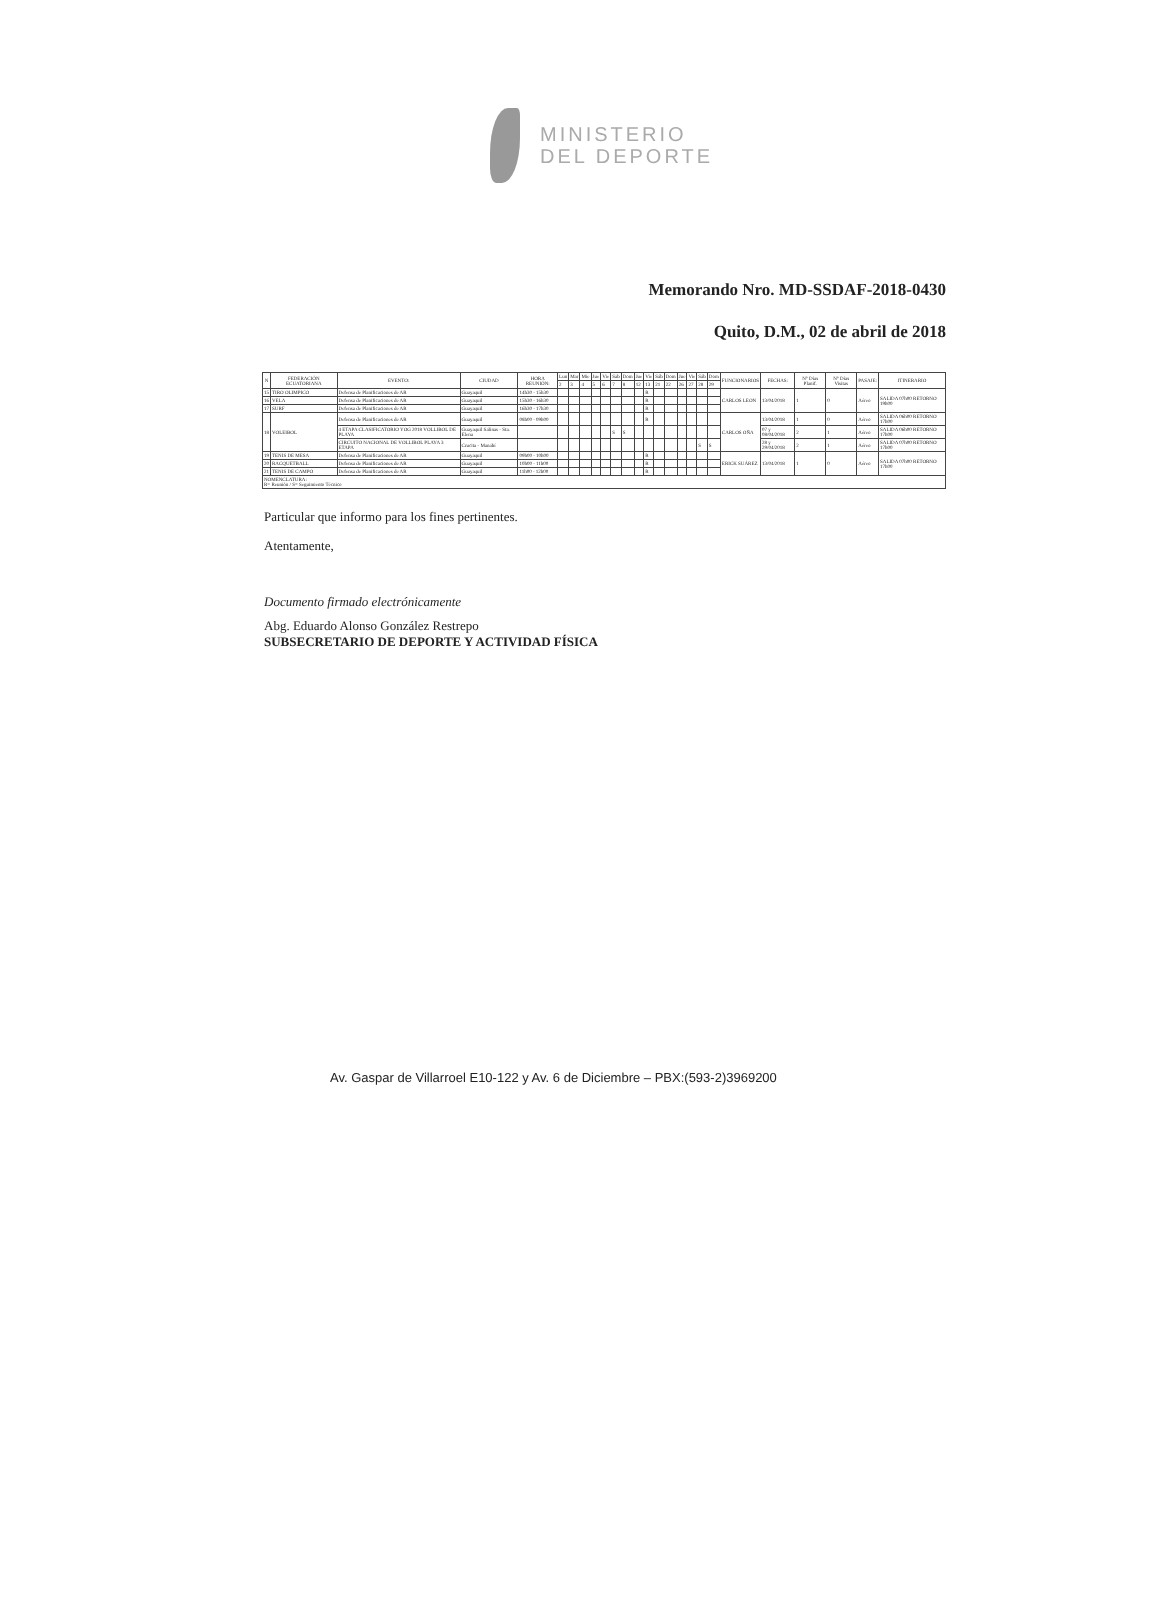MINISTERIO
DEL DEPORTE
Memorando Nro. MD-SSDAF-2018-0430
Quito, D.M., 02 de abril de 2018
| N | FEDERACIÓN ECUATORIANA | EVENTO: | CIUDAD | HORA REUNIÓN: | Lun | Mar | Mie | Jue | Vie | Sab | Dom | Jue | Vie | Sáb | Dom | Jue | Vie | Sáb | Dom | FUNCIONARIOS | FECHAS: | N° Días Planif. | N° Días Visitas | PASAJE: | ITINERARIO |
| --- | --- | --- | --- | --- | --- | --- | --- | --- | --- | --- | --- | --- | --- | --- | --- | --- | --- | --- | --- | --- | --- | --- | --- | --- | --- |
| | | | | | 2 | 3 | 4 | 5 | 6 | 7 | 8 | 12 | 13 | 21 | 22 | 26 | 27 | 28 | 29 | | | | | | |
| 15 | TIRO OLIMPICO | Defensa de Planificaciones de AR | Guayaquil | 14h30 - 15h30 | | | | | | | | | R | | | | | | | CARLOS LEON | 13/04/2018 | 1 | 0 | Aéreo | SALIDA 07h00 RETORNO 19h00 |
| 16 | VELA | Defensa de Planificaciones de AR | Guayaquil | 15h30 - 16h30 | | | | | | | | | R | | | | | | | | | | | | |
| 17 | SURF | Defensa de Planificaciones de AR | Guayaquil | 16h30 - 17h30 | | | | | | | | | R | | | | | | | | | | | | |
| 18 | VOLEIBOL | Defensa de Planificaciones de AR | Guayaquil | 08h00 - 09h00 | | | | | | | | | R | | | | | | | CARLOS OÑA | 13/04/2018 | 1 | 0 | Aéreo | SALIDA 06h00 RETORNO 17h00 |
| | | 4 ETAPA CLASIFICATORIO YOG 2018 VOLLIBOL DE PLAYA | Guayaquil Salinas - Sta. Elena | | | | | | | S | S | | | | | | | | | | 07 y 08/04/2018 | 2 | 1 | Aéreo | SALIDA 06h00 RETORNO 17h00 |
| | | CIRCUITO NACIONAL DE VOLLIBOL PLAYA 3 ETAPA | Crucita - Manabí | | | | | | | | | | | | | | | S | S | | 28 y 29/04/2018 | 2 | 1 | Aéreo | SALIDA 07h00 RETORNO 17h00 |
| 19 | TENIS DE MESA | Defensa de Planificaciones de AR | Guayaquil | 09h00 - 10h00 | | | | | | | | | R | | | | | | | ERICK SUÁREZ | 13/04/2018 | 1 | 0 | Aéreo | SALIDA 07h00 RETORNO 17h00 |
| 20 | RACQUETBALL | Defensa de Planificaciones de AR | Guayaquil | 10h00 - 11h00 | | | | | | | | | R | | | | | | | | | | | | |
| 21 | TENIS DE CAMPO | Defensa de Planificaciones de AR | Guayaquil | 11h00 - 12h00 | | | | | | | | | R | | | | | | | | | | | | |
| NOMENCLATURA: R= Reunión / S= Seguimiento Técnico | | | | | | | | | | | | | | | | | | | | | | | | | |
Particular que informo para los fines pertinentes.
Atentamente,
Documento firmado electrónicamente
Abg. Eduardo Alonso González Restrepo
SUBSECRETARIO DE DEPORTE Y ACTIVIDAD FÍSICA
Av. Gaspar de Villarroel E10-122 y Av. 6 de Diciembre – PBX:(593-2)3969200